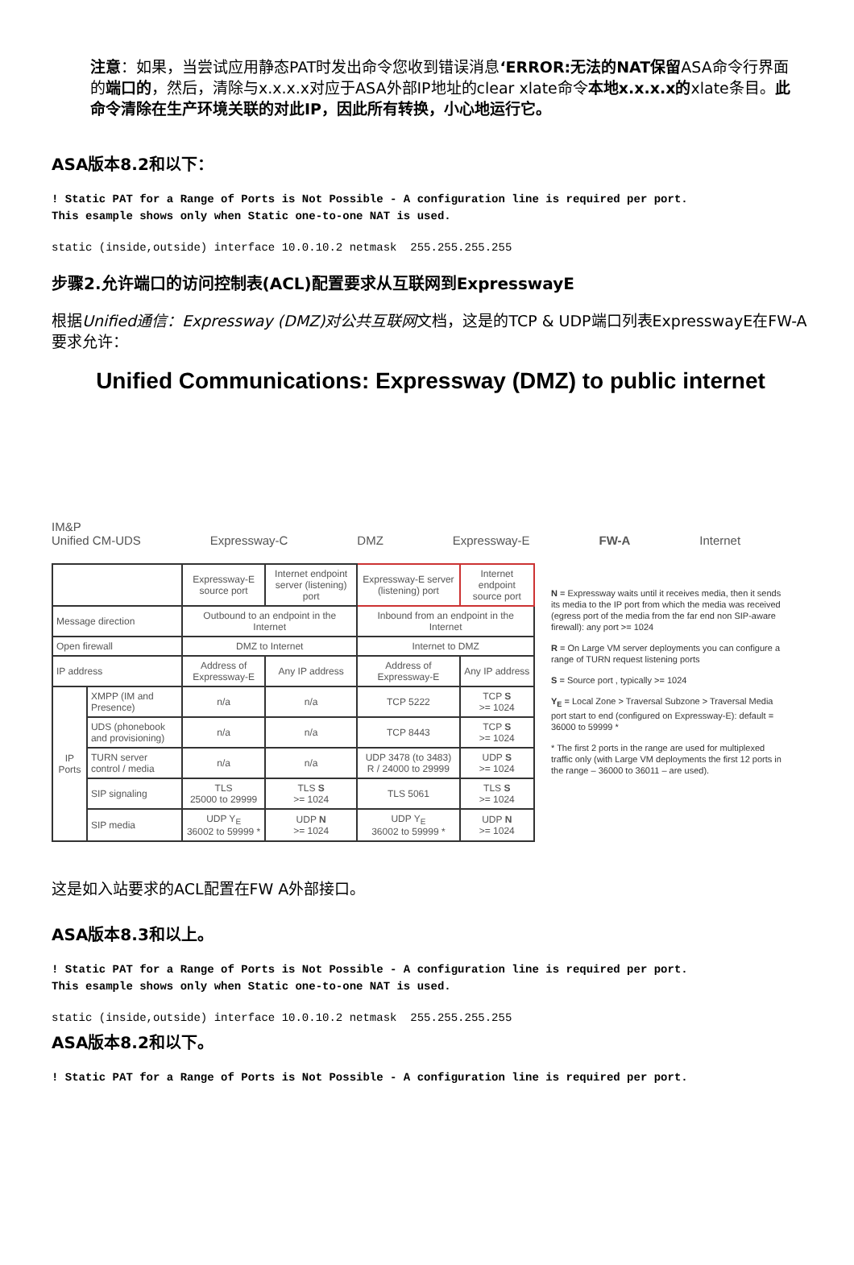注意：如果，当尝试应用静态PAT时发出命令您收到错误消息‘ERROR:无法的NAT保留ASA命令行界面的端口的，然后，清除与x.x.x.x对应于ASA外部IP地址的clear xlate命令本地x.x.x.x的xlate条目。此命令清除在生产环境关联的对此IP，因此所有转换，小心地运行它。
ASA版本8.2和以下：
! Static PAT for a Range of Ports is Not Possible - A configuration line is required per port.
This esample shows only when Static one-to-one NAT is used.
static (inside,outside) interface 10.0.10.2 netmask  255.255.255.255
步骤2.允许端口的访问控制表(ACL)配置要求从互联网到ExpresswayE
根据Unified通信：Expressway (DMZ)对公共互联网文档，这是的TCP & UDP端口列表ExpresswayE在FW-A要求允许：
Unified Communications: Expressway (DMZ) to public internet
IM&P
Unified CM-UDS Expressway-C DMZ Expressway-E FW-A Internet
| | | Expressway-E source port | Internet endpoint server (listening) port | Expressway-E server (listening) port | Internet endpoint source port |
| --- | --- | --- | --- | --- | --- |
| Message direction | | Outbound to an endpoint in the Internet | | Inbound from an endpoint in the Internet | |
| Open firewall | | DMZ to Internet | | Internet to DMZ | |
| IP address | | Address of Expressway-E | Any IP address | Address of Expressway-E | Any IP address |
| IP Ports | XMPP (IM and Presence) | n/a | n/a | TCP 5222 | TCP S >= 1024 |
| | UDS (phonebook and provisioning) | n/a | n/a | TCP 8443 | TCP S >= 1024 |
| | TURN server control / media | n/a | n/a | UDP 3478 (to 3483) R / 24000 to 29999 | UDP S >= 1024 |
| | SIP signaling | TLS 25000 to 29999 | TLS S >= 1024 | TLS 5061 | TLS S >= 1024 |
| | SIP media | UDP Y<sub>E</sub> 36002 to 59999 * | UDP N >= 1024 | UDP Y<sub>E</sub> 36002 to 59999 * | UDP N >= 1024 |
N = Expressway waits until it receives media, then it sends its media to the IP port from which the media was received (egress port of the media from the far end non SIP-aware firewall): any port >= 1024
R = On Large VM server deployments you can configure a range of TURN request listening ports
S = Source port , typically >= 1024
Y<sub>E</sub> = Local Zone > Traversal Subzone > Traversal Media port start to end (configured on Expressway-E): default = 36000 to 59999 *
* The first 2 ports in the range are used for multiplexed traffic only (with Large VM deployments the first 12 ports in the range – 36000 to 36011 – are used).
这是如入站要求的ACL配置在FW A外部接口。
ASA版本8.3和以上。
! Static PAT for a Range of Ports is Not Possible - A configuration line is required per port.
This esample shows only when Static one-to-one NAT is used.
static (inside,outside) interface 10.0.10.2 netmask  255.255.255.255
ASA版本8.2和以下。
! Static PAT for a Range of Ports is Not Possible - A configuration line is required per port.